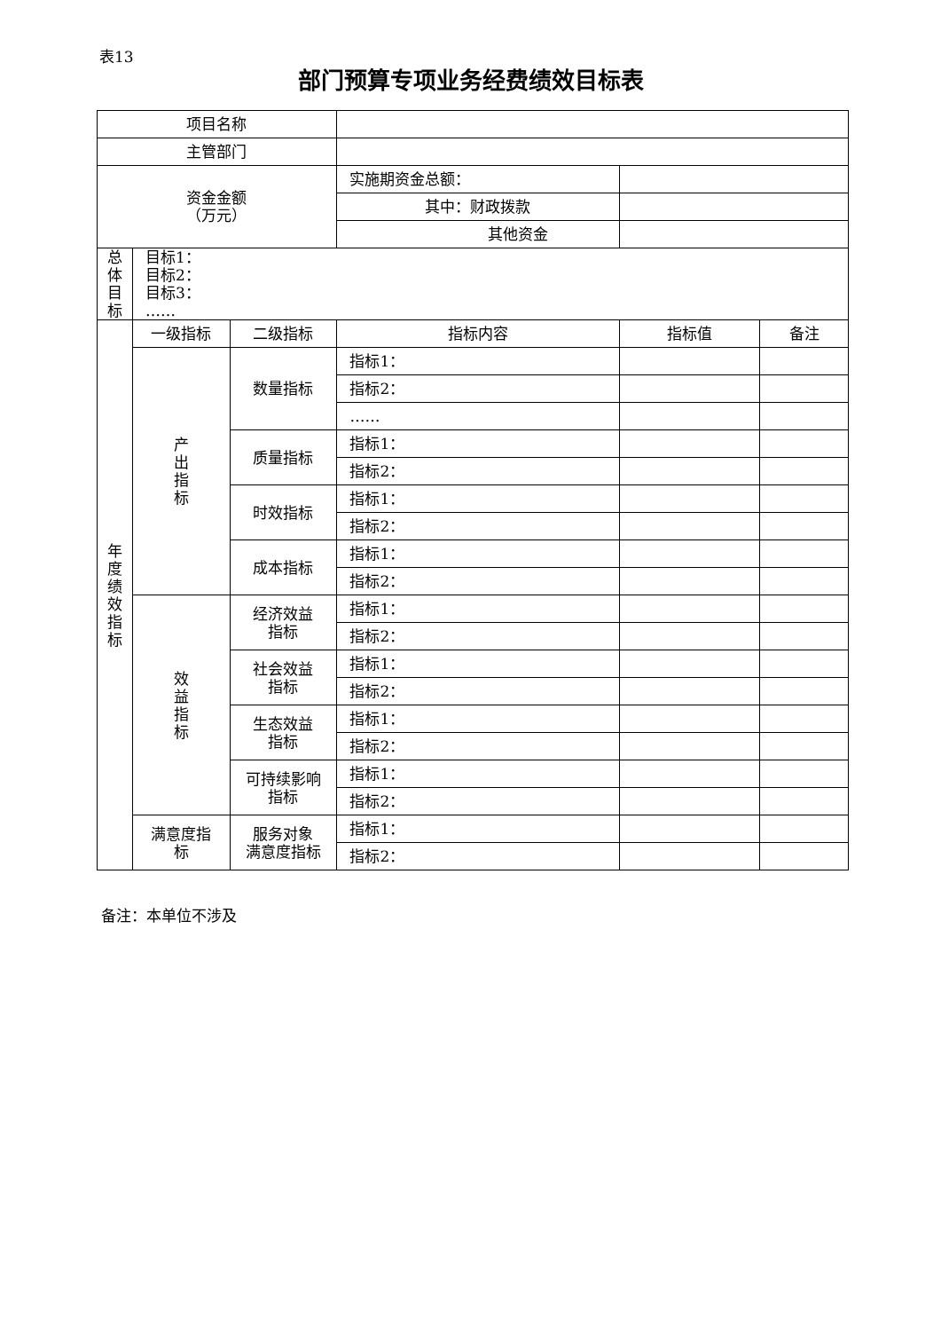表13
部门预算专项业务经费绩效目标表
| 项目名称 | | | | | |
| 主管部门 | | | | | |
| 资金金额 （万元） | | | 实施期资金总额： | | |
| | | | 其中：财政拨款 | | |
| | | | 其他资金 | | |
| 总 体 目 标 | 目标1： 目标2： 目标3： …… | | | | |
| 年 度 绩 效 指 标 | 一级指标 | 二级指标 | 指标内容 | 指标值 | 备注 |
| | 产 出 指 标 | 数量指标 | 指标1： | | |
| | | | 指标2： | | |
| | | | …… | | |
| | | 质量指标 | 指标1： | | |
| | | | 指标2： | | |
| | | 时效指标 | 指标1： | | |
| | | | 指标2： | | |
| | | 成本指标 | 指标1： | | |
| | | | 指标2： | | |
| | 效 益 指 标 | 经济效益 指标 | 指标1： | | |
| | | | 指标2： | | |
| | | 社会效益 指标 | 指标1： | | |
| | | | 指标2： | | |
| | | 生态效益 指标 | 指标1： | | |
| | | | 指标2： | | |
| | | 可持续影响 指标 | 指标1： | | |
| | | | 指标2： | | |
| | 满意度指 标 | 服务对象 满意度指标 | 指标1： | | |
| | | | 指标2： | | |
备注：本单位不涉及